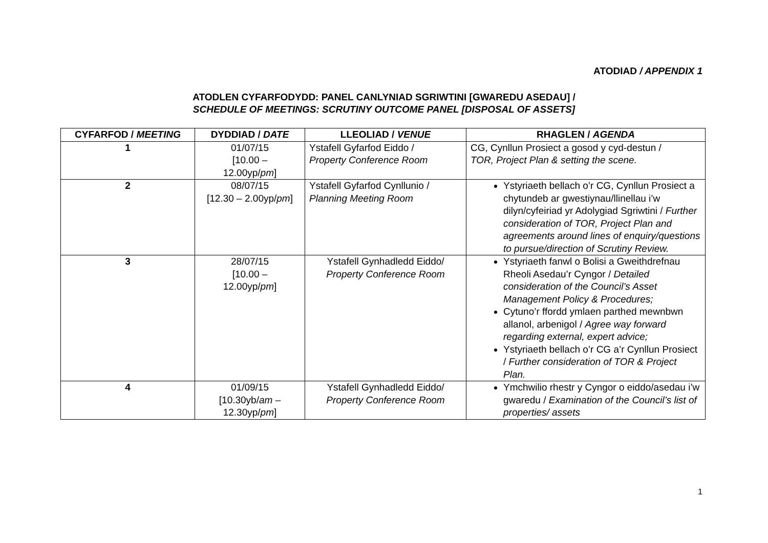ATODIAD / APPENDIX 1
ATODLEN CYFARFODYDD: PANEL CANLYNIAD SGRIWTINI [GWAREDU ASEDAU] /
SCHEDULE OF MEETINGS: SCRUTINY OUTCOME PANEL [DISPOSAL OF ASSETS]
| CYFARFOD / MEETING | DYDDIAD / DATE | LLEOLIAD / VENUE | RHAGLEN / AGENDA |
| --- | --- | --- | --- |
| 1 | 01/07/15 [10.00 – 12.00yp/ pm ] | Ystafell Gyfarfod Eiddo / Property Conference Room | CG, Cynllun Prosiect a gosod y cyd-destun / TOR, Project Plan & setting the scene. |
| 2 | 08/07/15 [12.30 – 2.00yp/ pm ] | Ystafell Gyfarfod Cynllunio / Planning Meeting Room | Ystyriaeth bellach o’r CG, Cynllun Prosiect a chytundeb ar gwestiynau/llinellau i’w dilyn/cyfeiriad yr Adolygiad Sgriwtini / Further consideration of TOR, Project Plan and agreements around lines of enquiry/questions to pursue/direction of Scrutiny Review. |
| 3 | 28/07/15 [10.00 – 12.00yp/ pm ] | Ystafell Gynhadledd Eiddo/ Property Conference Room | Ystyriaeth fanwl o Bolisi a Gweithdrefnau Rheoli Asedau’r Cyngor / Detailed consideration of the Council’s Asset Management Policy & Procedures; Cytuno’r ffordd ymlaen parthed mewnbwn allanol, arbenigol / Agree way forward regarding external, expert advice; Ystyriaeth bellach o’r CG a’r Cynllun Prosiect / Further consideration of TOR & Project Plan. |
| 4 | 01/09/15 [10.30yb/ am – 12.30yp/ pm ] | Ystafell Gynhadledd Eiddo/ Property Conference Room | Ymchwilio rhestr y Cyngor o eiddo/asedau i’w gwaredu / Examination of the Council’s list of properties/ assets |
1